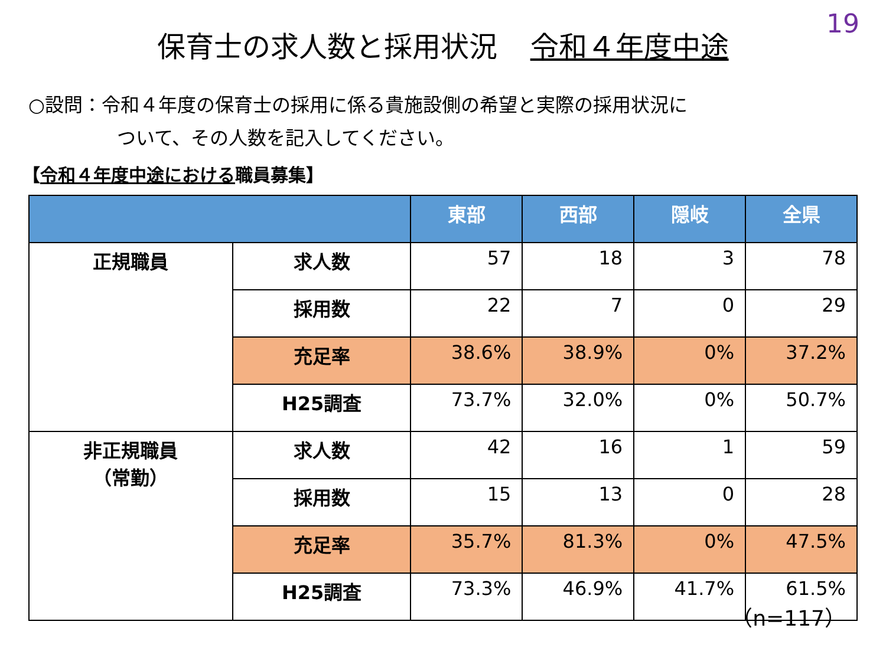19
保育士の求人数と採用状況 令和４年度中途
○設問：令和４年度の保育士の採用に係る貴施設側の希望と実際の採用状況に
ついて、その人数を記入してください。
【令和４年度中途における職員募集】
| | | 東部 | 西部 | 隠岐 | 全県 |
| --- | --- | --- | --- | --- | --- |
| 正規職員 | 求人数 | 57 | 18 | 3 | 78 |
| | 採用数 | 22 | 7 | 0 | 29 |
| | 充足率 | 38.6% | 38.9% | 0% | 37.2% |
| | H25調査 | 73.7% | 32.0% | 0% | 50.7% |
| 非正規職員 （常勤） | 求人数 | 42 | 16 | 1 | 59 |
| | 採用数 | 15 | 13 | 0 | 28 |
| | 充足率 | 35.7% | 81.3% | 0% | 47.5% |
| | H25調査 | 73.3% | 46.9% | 41.7% | 61.5% |
（n=117）